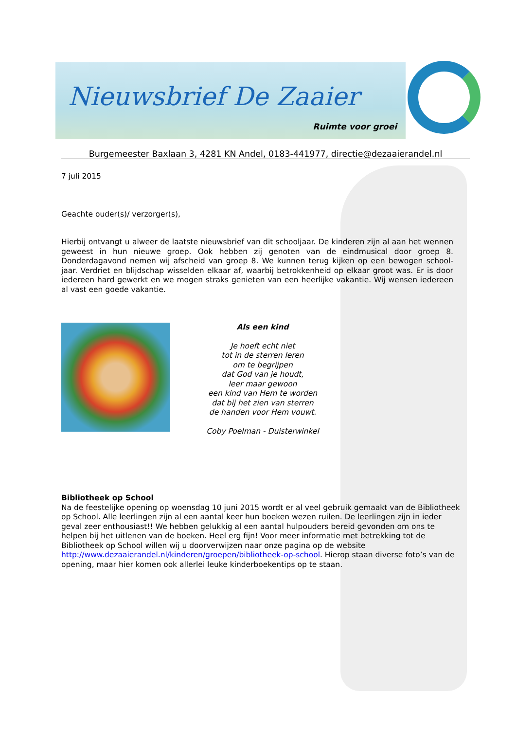Nieuwsbrief De Zaaier
Ruimte voor groei
Burgemeester Baxlaan 3, 4281 KN Andel, 0183-441977, directie@dezaaierandel.nl
7 juli 2015
Geachte ouder(s)/ verzorger(s),
Hierbij ontvangt u alweer de laatste nieuwsbrief van dit schooljaar. De kinderen zijn al aan het wennen geweest in hun nieuwe groep. Ook hebben zij genoten van de eindmusical door groep 8. Donderdagavond nemen wij afscheid van groep 8. We kunnen terug kijken op een bewogen school-jaar. Verdriet en blijdschap wisselden elkaar af, waarbij betrokkenheid op elkaar groot was. Er is door iedereen hard gewerkt en we mogen straks genieten van een heerlijke vakantie. Wij wensen iedereen al vast een goede vakantie.
Als een kind
Je hoeft echt niet
tot in de sterren leren
om te begrijpen
dat God van je houdt,
leer maar gewoon
een kind van Hem te worden
dat bij het zien van sterren
de handen voor Hem vouwt.
Coby Poelman - Duisterwinkel
Bibliotheek op School
Na de feestelijke opening op woensdag 10 juni 2015 wordt er al veel gebruik gemaakt van de Bibliotheek op School. Alle leerlingen zijn al een aantal keer hun boeken wezen ruilen. De leerlingen zijn in ieder geval zeer enthousiast!! We hebben gelukkig al een aantal hulpouders bereid gevonden om ons te helpen bij het uitlenen van de boeken. Heel erg fijn! Voor meer informatie met betrekking tot de Bibliotheek op School willen wij u doorverwijzen naar onze pagina op de website http://www.dezaaierandel.nl/kinderen/groepen/bibliotheek-op-school. Hierop staan diverse foto’s van de opening, maar hier komen ook allerlei leuke kinderboekentips op te staan.